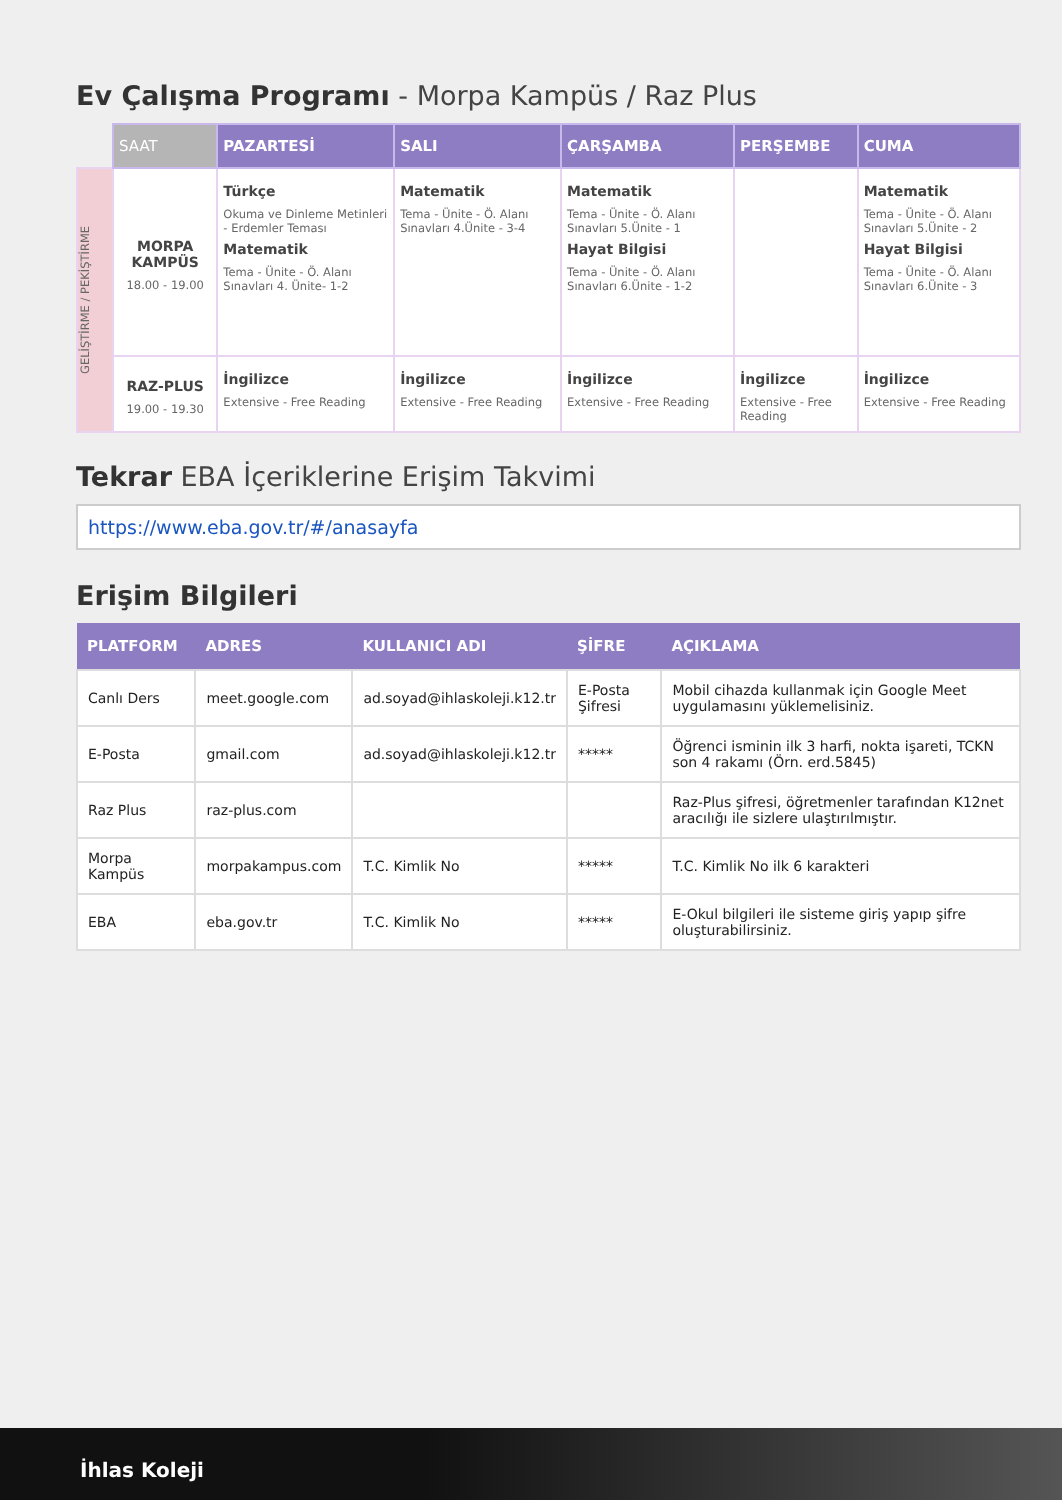Ev Çalışma Programı - Morpa Kampüs / Raz Plus
| | SAAT | PAZARTESİ | SALI | ÇARŞAMBA | PERŞEMBE | CUMA |
| --- | --- | --- | --- | --- | --- | --- |
| GELİŞTİRME / PEKİŞTİRME | MORPA KAMPÜS 18.00 - 19.00 | Türkçe Okuma ve Dinleme Metinleri - Erdemler Teması Matematik Tema - Ünite - Ö. Alanı Sınavları 4. Ünite- 1-2 | Matematik Tema - Ünite - Ö. Alanı Sınavları 4.Ünite - 3-4 | Matematik Tema - Ünite - Ö. Alanı Sınavları 5.Ünite - 1 Hayat Bilgisi Tema - Ünite - Ö. Alanı Sınavları 6.Ünite - 1-2 | | Matematik Tema - Ünite - Ö. Alanı Sınavları 5.Ünite - 2 Hayat Bilgisi Tema - Ünite - Ö. Alanı Sınavları 6.Ünite - 3 |
| | RAZ-PLUS 19.00 - 19.30 | İngilizce Extensive - Free Reading | İngilizce Extensive - Free Reading | İngilizce Extensive - Free Reading | İngilizce Extensive - Free Reading | İngilizce Extensive - Free Reading |
Tekrar EBA İçeriklerine Erişim Takvimi
https://www.eba.gov.tr/#/anasayfa
Erişim Bilgileri
| PLATFORM | ADRES | KULLANICI ADI | ŞİFRE | AÇIKLAMA |
| --- | --- | --- | --- | --- |
| Canlı Ders | meet.google.com | ad.soyad@ihlaskoleji.k12.tr | E-Posta Şifresi | Mobil cihazda kullanmak için Google Meet uygulamasını yüklemelisiniz. |
| E-Posta | gmail.com | ad.soyad@ihlaskoleji.k12.tr | ***** | Öğrenci isminin ilk 3 harfi, nokta işareti, TCKN son 4 rakamı (Örn. erd.5845) |
| Raz Plus | raz-plus.com | | | Raz-Plus şifresi, öğretmenler tarafından K12net aracılığı ile sizlere ulaştırılmıştır. |
| Morpa Kampüs | morpakampus.com | T.C. Kimlik No | ***** | T.C. Kimlik No ilk 6 karakteri |
| EBA | eba.gov.tr | T.C. Kimlik No | ***** | E-Okul bilgileri ile sisteme giriş yapıp şifre oluşturabilirsiniz. |
İhlas Koleji